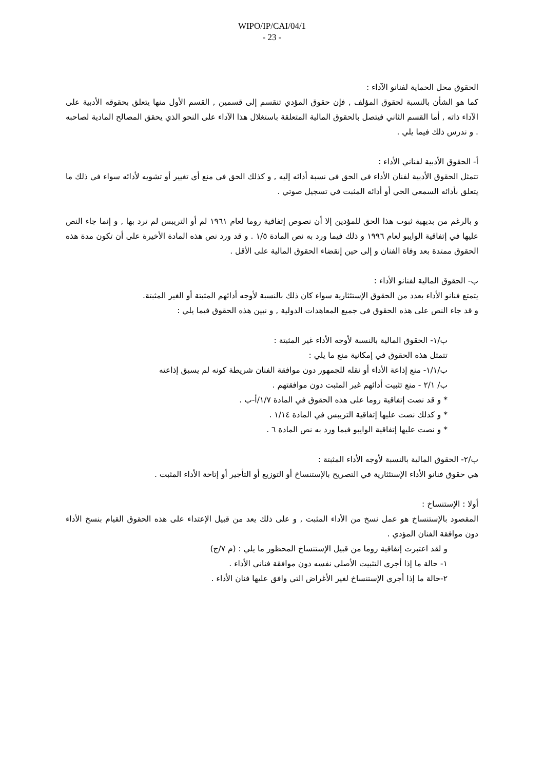WIPO/IP/CAI/04/1
- 23 -
الحقوق محل الحماية لفنانو الآداء :
كما هو الشأن بالنسبة لحقوق المؤلف , فإن حقوق المؤدي تنقسم إلى قسمين , القسم الأول منها يتعلق بحقوقه الأدبية على الآداء ذاته , أما القسم الثاني فيتصل بالحقوق المالية المتعلقة باستغلال هذا الآداء على النحو الذي يحقق المصالح المادية لصاحبه . و ندرس ذلك فيما يلي .
أ- الحقوق الأدبية لفناني الأداء :
تتمثل الحقوق الأدبية لفنان الأداء في الحق في نسبة أدائه إليه , و كذلك الحق في منع أي تغيير أو تشويه لأدائه سواء في ذلك ما يتعلق بأدائه السمعي الحي أو أدائه المثبت في تسجيل صوتي .
و بالرغم من بديهية ثبوت هذا الحق للمؤدين إلا أن نصوص إتفاقية روما لعام ١٩٦١ لم أو التريبس لم ترد بها , و إنما جاء النص عليها في إتفاقية الوايبو لعام ١٩٩٦ و ذلك فيما ورد به نص المادة ١/٥ . و قد ورد نص هذه المادة الأخيرة على أن تكون مدة هذه الحقوق ممتدة بعد وفاة الفنان و إلى حين إنقضاء الحقوق المالية على الأقل .
ب- الحقوق المالية لفنانو الأداء :
يتمتع فنانو الأداء بعدد من الحقوق الإستئثارية سواء كان ذلك بالنسبة لأوجه أدائهم المثبتة أو الغير المثبتة.
و قد جاء النص على هذه الحقوق في جميع المعاهدات الدولية , و نبين هذه الحقوق فيما يلي :
ب/١- الحقوق المالية بالنسبة لأوجه الأداء غير المثبتة :
تتمثل هذه الحقوق في إمكانية منع ما يلي :
ب/١/١- منع إذاعة الأداء أو نقله للجمهور دون موافقة الفنان شريطة كونه لم يسبق إذاعته
ب/ ٢/١ - منع تثبيت أدائهم غير المثبت دون موافقتهم .
* و قد نصت إتفاقية روما على هذه الحقوق في المادة ١/٧/أ-ب .
* و كذلك نصت عليها إتفاقية التريبس في المادة ١/١٤ .
* و نصت عليها إتفاقية الوايبو فيما ورد به نص المادة ٦ .
ب/٢- الحقوق المالية بالنسبة لأوجه الأداء المثبتة :
هي حقوق فنانو الأداء الإستئثارية في التصريح بالإستنساخ أو التوزيع أو التأجير أو إتاحة الأداء المثبت .
أولا : الإستنساخ :
المقصود بالإستنساخ هو عمل نسخ من الأداء المثبت , و على ذلك يعد من قبيل الإعتداء على هذه الحقوق القيام بنسخ الأداء دون موافقة الفنان المؤدي .
و لقد اعتبرت إتفاقية روما من قبيل الإستنساخ المحظور ما يلي : (م ٧/ج)
١- حالة ما إذا أجري التثبيت الأصلي نفسه دون موافقة فناني الأداء .
٢-حالة ما إذا أجري الإستنساخ لغير الأغراض التي وافق عليها فنان الأداء .